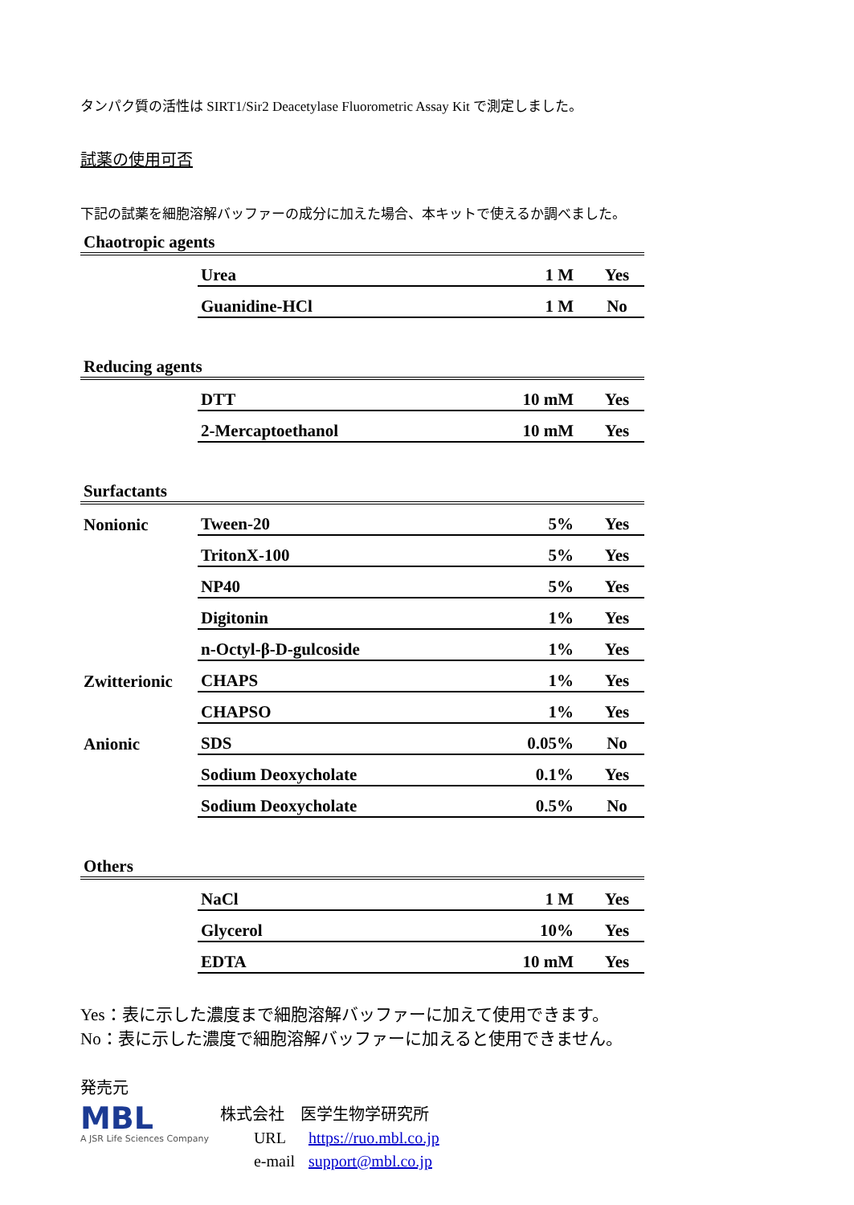タンパク質の活性は SIRT1/Sir2 Deacetylase Fluorometric Assay Kit で測定しました。
試薬の使用可否
下記の試薬を細胞溶解バッファーの成分に加えた場合、本キットで使えるか調べました。
| Chaotropic agents | | | |
| | Urea | 1 M | Yes |
| | Guanidine-HCl | 1 M | No |
| Reducing agents | | | |
| | DTT | 10 mM | Yes |
| | 2-Mercaptoethanol | 10 mM | Yes |
| Surfactants | | | |
| Nonionic | Tween-20 | 5% | Yes |
| | TritonX-100 | 5% | Yes |
| | NP40 | 5% | Yes |
| | Digitonin | 1% | Yes |
| | n-Octyl-β-D-gulcoside | 1% | Yes |
| Zwitterionic | CHAPS | 1% | Yes |
| | CHAPSO | 1% | Yes |
| Anionic | SDS | 0.05% | No |
| | Sodium Deoxycholate | 0.1% | Yes |
| | Sodium Deoxycholate | 0.5% | No |
| Others | | | |
| | NaCl | 1 M | Yes |
| | Glycerol | 10% | Yes |
| | EDTA | 10 mM | Yes |
Yes：表に示した濃度まで細胞溶解バッファーに加えて使用できます。
No：表に示した濃度で細胞溶解バッファーに加えると使用できません。
発売元
MBL
A JSR Life Sciences Company
株式会社　医学生物学研究所
URL https://ruo.mbl.co.jp
e-mail support@mbl.co.jp